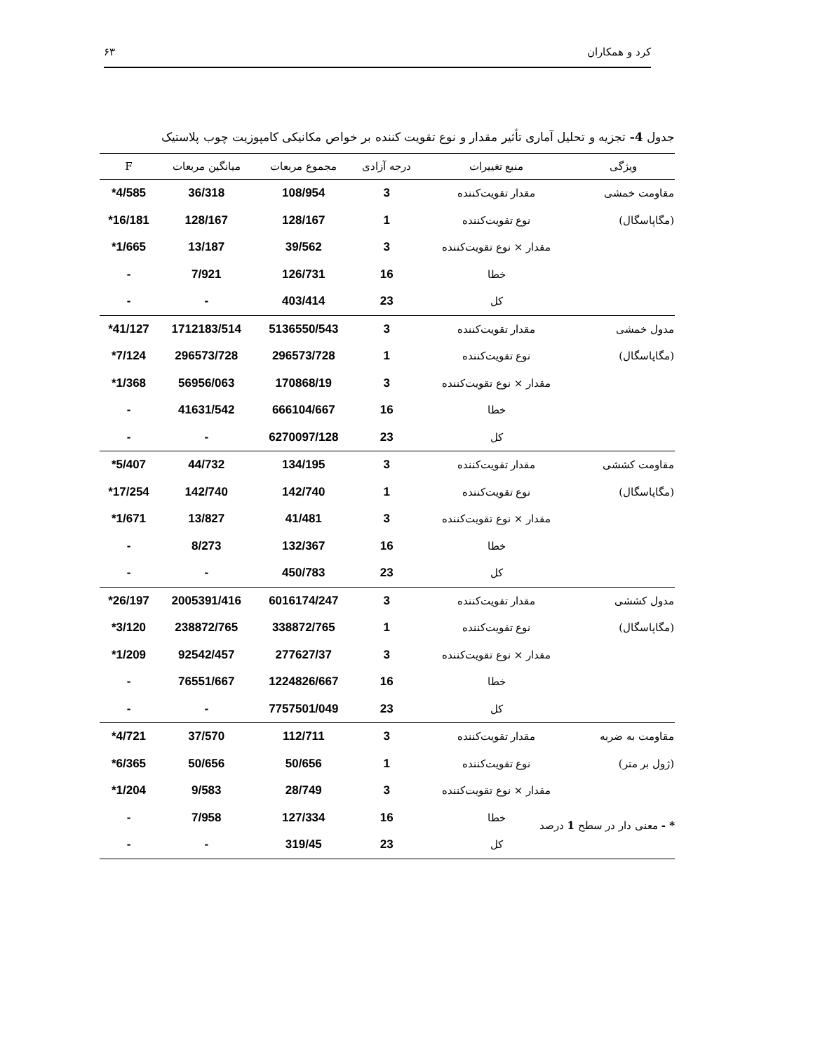کرد و همکاران ۶۳
جدول 4- تجزیه و تحلیل آماری تأثیر مقدار و نوع تقویت کننده بر خواص مکانیکی کامپوزیت چوب پلاستیک
| ویژگی | منبع تغییرات | درجه آزادی | مجموع مربعات | میانگین مربعات | F |
| --- | --- | --- | --- | --- | --- |
| مقاومت خمشی | مقدار تقویت‌کننده | 3 | 108/954 | 36/318 | 4/585* |
| (مگاپاسگال) | نوع تقویت‌کننده | 1 | 128/167 | 128/167 | 16/181* |
| | مقدار × نوع تقویت‌کننده | 3 | 39/562 | 13/187 | 1/665* |
| | خطا | 16 | 126/731 | 7/921 | - |
| | کل | 23 | 403/414 | - | - |
| مدول خمشی | مقدار تقویت‌کننده | 3 | 5136550/543 | 1712183/514 | 41/127* |
| (مگاپاسگال) | نوع تقویت‌کننده | 1 | 296573/728 | 296573/728 | 7/124* |
| | مقدار × نوع تقویت‌کننده | 3 | 170868/19 | 56956/063 | 1/368* |
| | خطا | 16 | 666104/667 | 41631/542 | - |
| | کل | 23 | 6270097/128 | - | - |
| مقاومت کششی | مقدار تقویت‌کننده | 3 | 134/195 | 44/732 | 5/407* |
| (مگاپاسگال) | نوع تقویت‌کننده | 1 | 142/740 | 142/740 | 17/254* |
| | مقدار × نوع تقویت‌کننده | 3 | 41/481 | 13/827 | 1/671* |
| | خطا | 16 | 132/367 | 8/273 | - |
| | کل | 23 | 450/783 | - | - |
| مدول کششی | مقدار تقویت‌کننده | 3 | 6016174/247 | 2005391/416 | 26/197* |
| (مگاپاسگال) | نوع تقویت‌کننده | 1 | 338872/765 | 238872/765 | 3/120* |
| | مقدار × نوع تقویت‌کننده | 3 | 277627/37 | 92542/457 | 1/209* |
| | خطا | 16 | 1224826/667 | 76551/667 | - |
| | کل | 23 | 7757501/049 | - | - |
| مقاومت به ضربه | مقدار تقویت‌کننده | 3 | 112/711 | 37/570 | 4/721* |
| (ژول بر متر) | نوع تقویت‌کننده | 1 | 50/656 | 50/656 | 6/365* |
| | مقدار × نوع تقویت‌کننده | 3 | 28/749 | 9/583 | 1/204* |
| | خطا | 16 | 127/334 | 7/958 | - |
| | کل | 23 | 319/45 | - | - |
* - معنی دار در سطح 1 درصد